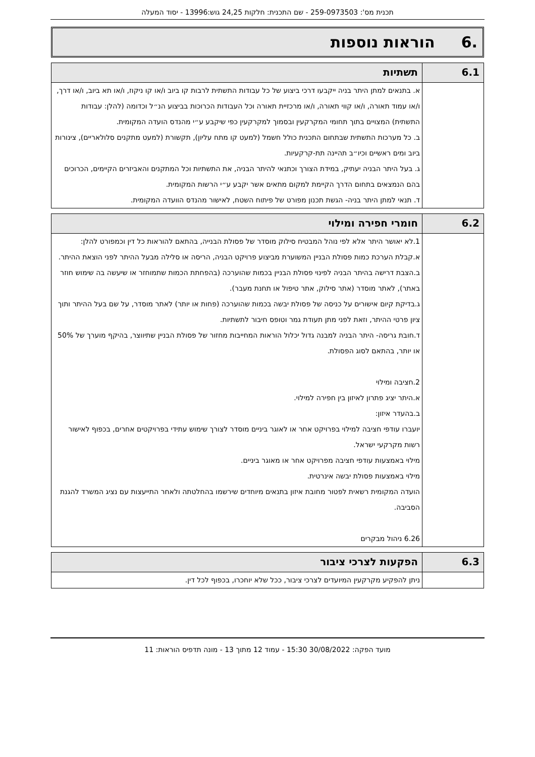תכנית מס': 259-0973503 - שם התכנית: חלקות 24,25 גוש:13996 - יסוד המעלה
.6 הוראות נוספות
| 6.1 | תשתיות |
| --- | --- |
| | א. בתנאים למתן היתר בניה ייקבעו דרכי ביצוע של כל עבודות התשתית לרבות קו ביוב ו/או קו ניקוז, ו/או תא ביוב, ו/או דרך, ו/או עמוד תאורה, ו/או קווי תאורה, ו/או מרכזיית תאורה וכל העבודות הכרוכות בביצוע הנ״ל וכדומה (להלן: עבודות התשתית) המצויים בתוך תחומי המקרקעין ובסמוך למקרקעין כפי שיקבע ע״י מהנדס הועדה המקומית. ב. כל מערכות התשתית שבתחום התכנית כולל חשמל (למעט קו מתח עליון), תקשורת (למעט מתקנים סלולאריים), צינורות ביוב ומים ראשיים וכיו״ב תהיינה תת-קרקעיות. ג. בעל היתר הבניה יעתיק, במידת הצורך וכתנאי להיתר הבניה, את התשתיות וכל המתקנים והאביזרים הקיימים, הכרוכים בהם הנמצאים בתחום הדרך הקיימת למקום מתאים אשר יקבע ע״י הרשות המקומית. ד. תנאי למתן היתר בניה- הגשת תכנון מפורט של פיתוח השטח, לאישור מהנדס הוועדה המקומית. |
| 6.2 | חומרי חפירה ומילוי |
| --- | --- |
| | 1.לא יאושר היתר אלא לפי נוהל המבטיח סילוק מוסדר של פסולת הבנייה, בהתאם להוראות כל דין וכמפורט להלן: א.קבלת הערכת כמות פסולת הבניין המשוערת מביצוע פרויקט הבניה, הריסה או סלילה מבעל ההיתר לפני הוצאת ההיתר. ב.הצבת דרישה בהיתר הבניה לפינוי פסולת הבניין בכמות שהוערכה (בהפחתת הכמות שתמוחזר או שיעשה בה שימוש חוזר באתר), לאתר מוסדר (אתר סילוק, אתר טיפול או תחנת מעבר). ג.בדיקת קיום אישורים על כניסה של פסולת יבשה בכמות שהוערכה (פחות או יותר) לאתר מוסדר, על שם בעל ההיתר ותוך ציון פרטי ההיתר, וזאת לפני מתן תעודת גמר וטופס חיבור לתשתיות. ד.חובת גריסה- היתר הבניה למבנה גדול יכלול הוראות המחייבות מחזור של פסולת הבניין שתיווצר, בהיקף מוערך של 50% או יותר, בהתאם לסוג הפסולת. 2.חציבה ומילוי א.היתר יציג פתרון לאיזון בין חפירה למילוי. ב.בהעדר איזון: יועברו עודפי חציבה למילוי בפרויקט אחר או לאוגר ביניים מוסדר לצורך שימוש עתידי בפרויקטים אחרים, בכפוף לאישור רשות מקרקעי ישראל. מילוי באמצעות עודפי חציבה מפרויקט אחר או מאוגר ביניים. מילוי באמצעות פסולת יבשה אינרטית. הועדה המקומית רשאית לפטור מחובת איזון בתנאים מיוחדים שירשמו בהחלטתה ולאחר התייעצות עם נציג המשרד להגנת הסביבה. 6.26 ניהול מבקרים |
| 6.3 | הפקעות לצרכי ציבור |
| --- | --- |
| | ניתן להפקיע מקרקעין המיועדים לצרכי ציבור, ככל שלא יוחכרו, בכפוף לכל דין. |
מועד הפקה: 30/08/2022 15:30 - עמוד 12 מתוך 13 - מונה תדפיס הוראות: 11